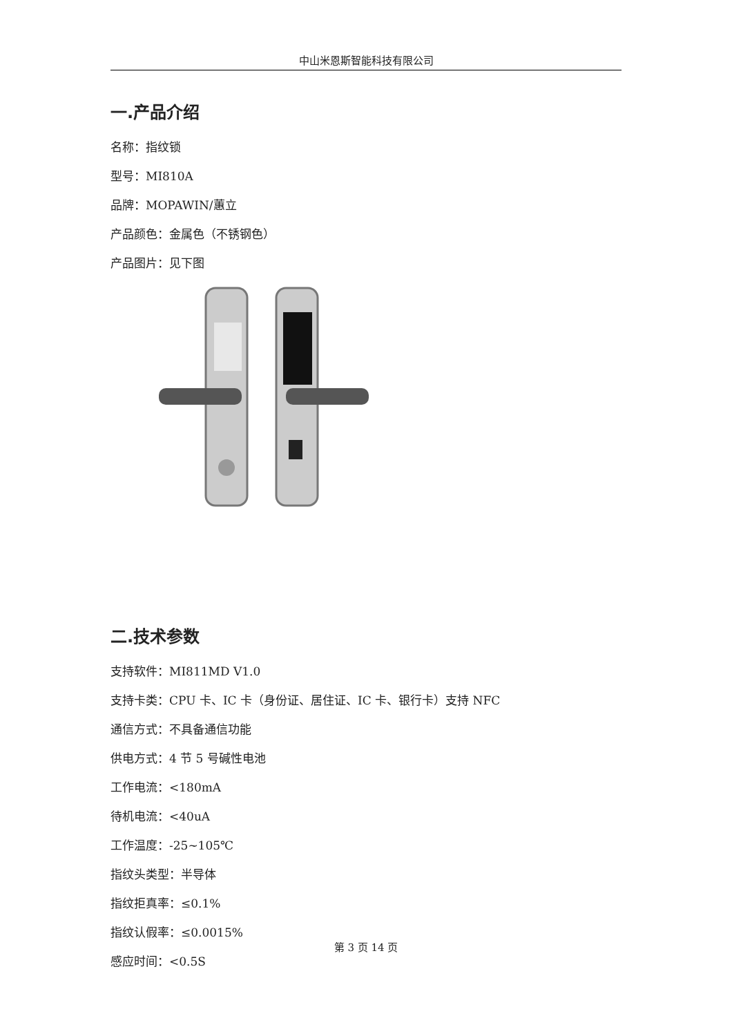中山米恩斯智能科技有限公司
一.产品介绍
名称：指纹锁
型号：MI810A
品牌：MOPAWIN/蕙立
产品颜色：金属色（不锈钢色）
产品图片：见下图
二.技术参数
支持软件：MI811MD V1.0
支持卡类：CPU 卡、IC 卡（身份证、居住证、IC 卡、银行卡）支持 NFC
通信方式：不具备通信功能
供电方式：4 节 5 号碱性电池
工作电流：<180mA
待机电流：<40uA
工作温度：-25~105℃
指纹头类型：半导体
指纹拒真率：≤0.1%
指纹认假率：≤0.0015%
感应时间：<0.5S
第 3 页 14 页